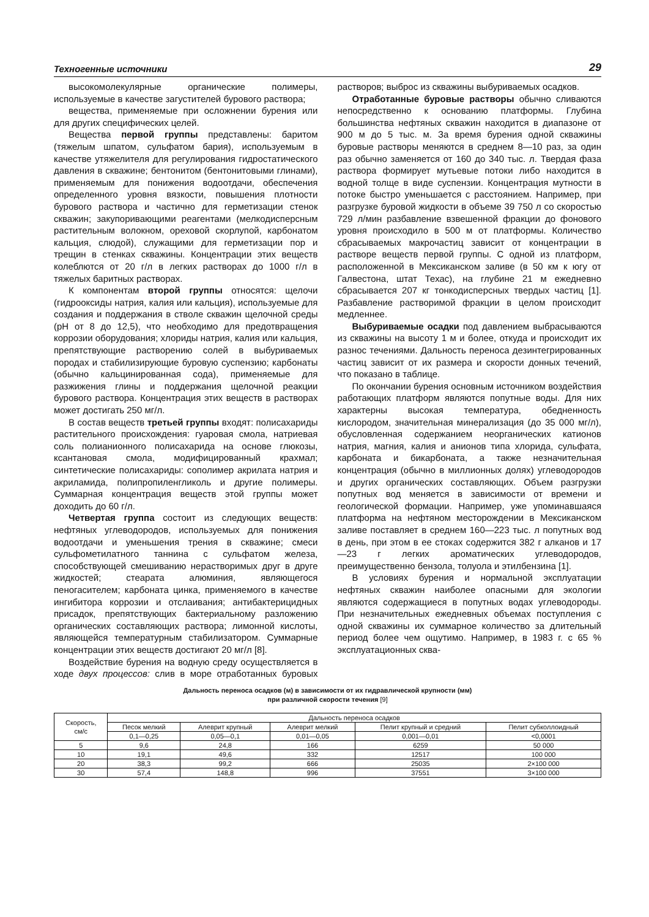Техногенные источники 29
высокомолекулярные органические полимеры, используемые в качестве загустителей бурового раствора;
вещества, применяемые при осложнении бурения или для других специфических целей.
Вещества первой группы представлены: баритом (тяжелым шпатом, сульфатом бария), используемым в качестве утяжелителя для регулирования гидростатического давления в скважине; бентонитом (бентонитовыми глинами), применяемым для понижения водоотдачи, обеспечения определенного уровня вязкости, повышения плотности бурового раствора и частично для герметизации стенок скважин; закупоривающими реагентами (мелкодисперсным растительным волокном, ореховой скорлупой, карбонатом кальция, слюдой), служащими для герметизации пор и трещин в стенках скважины. Концентрации этих веществ колеблются от 20 г/л в легких растворах до 1000 г/л в тяжелых баритных растворах.
К компонентам второй группы относятся: щелочи (гидрооксиды натрия, калия или кальция), используемые для создания и поддержания в стволе скважин щелочной среды (pH от 8 до 12,5), что необходимо для предотвращения коррозии оборудования; хлориды натрия, калия или кальция, препятствующие растворению солей в выбуриваемых породах и стабилизирующие буровую суспензию; карбонаты (обычно кальцинированная сода), применяемые для разжижения глины и поддержания щелочной реакции бурового раствора. Концентрация этих веществ в растворах может достигать 250 мг/л.
В состав веществ третьей группы входят: полисахариды растительного происхождения: гуаровая смола, натриевая соль полианионного полисахарида на основе глюкозы, ксантановая смола, модифицированный крахмал; синтетические полисахариды: сополимер акрилата натрия и акриламида, полипропиленгликоль и другие полимеры. Суммарная концентрация веществ этой группы может доходить до 60 г/л.
Четвертая группа состоит из следующих веществ: нефтяных углеводородов, используемых для понижения водоотдачи и уменьшения трения в скважине; смеси сульфометилатного таннина с сульфатом железа, способствующей смешиванию нерастворимых друг в друге жидкостей; стеарата алюминия, являющегося пеногасителем; карбоната цинка, применяемого в качестве ингибитора коррозии и отслаивания; антибактерицидных присадок, препятствующих бактериальному разложению органических составляющих раствора; лимонной кислоты, являющейся температурным стабилизатором. Суммарные концентрации этих веществ достигают 20 мг/л [8].
Воздействие бурения на водную среду осуществляется в ходе двух процессов: слив в море отработанных буровых растворов; выброс из скважины выбуриваемых осадков.
Отработанные буровые растворы обычно сливаются непосредственно к основанию платформы. Глубина большинства нефтяных скважин находится в диапазоне от 900 м до 5 тыс. м. За время бурения одной скважины буровые растворы меняются в среднем 8—10 раз, за один раз обычно заменяется от 160 до 340 тыс. л. Твердая фаза раствора формирует мутьевые потоки либо находится в водной толще в виде суспензии. Концентрация мутности в потоке быстро уменьшается с расстоянием. Например, при разгрузке буровой жидкости в объеме 39 750 л со скоростью 729 л/мин разбавление взвешенной фракции до фонового уровня происходило в 500 м от платформы. Количество сбрасываемых макрочастиц зависит от концентрации в растворе веществ первой группы. С одной из платформ, расположенной в Мексиканском заливе (в 50 км к югу от Галвестона, штат Техас), на глубине 21 м ежедневно сбрасывается 207 кг тонкодисперсных твердых частиц [1]. Разбавление растворимой фракции в целом происходит медленнее.
Выбуриваемые осадки под давлением выбрасываются из скважины на высоту 1 м и более, откуда и происходит их разнос течениями. Дальность переноса дезинтегрированных частиц зависит от их размера и скорости донных течений, что показано в таблице.
По окончании бурения основным источником воздействия работающих платформ являются попутные воды. Для них характерны высокая температура, обедненность кислородом, значительная минерализация (до 35 000 мг/л), обусловленная содержанием неорганических катионов натрия, магния, калия и анионов типа хлорида, сульфата, карбоната и бикарбоната, а также незначительная концентрация (обычно в миллионных долях) углеводородов и других органических составляющих. Объем разгрузки попутных вод меняется в зависимости от времени и геологической формации. Например, уже упоминавшаяся платформа на нефтяном месторождении в Мексиканском заливе поставляет в среднем 160—223 тыс. л попутных вод в день, при этом в ее стоках содержится 382 г алканов и 17—23 г легких ароматических углеводородов, преимущественно бензола, толуола и этилбензина [1].
В условиях бурения и нормальной эксплуатации нефтяных скважин наиболее опасными для экологии являются содержащиеся в попутных водах углеводороды. При незначительных ежедневных объемах поступления с одной скважины их суммарное количество за длительный период более чем ощутимо. Например, в 1983 г. с 65 % эксплуатационных сква-
Дальность переноса осадков (м) в зависимости от их гидравлической крупности (мм)
при различной скорости течения [9]
| Скорость, см/с | Дальность переноса осадков | | | | |
| --- | --- | --- | --- | --- | --- |
| | Песок мелкий | Алеврит крупный | Алеврит мелкий | Пелит крупный и средний | Пелит субколлоидный |
| | 0,1—0,25 | 0,05—0,1 | 0,01—0,05 | 0,001—0,01 | <0,0001 |
| 5 | 9,6 | 24,8 | 166 | 6259 | 50 000 |
| 10 | 19,1 | 49,6 | 332 | 12517 | 100 000 |
| 20 | 38,3 | 99,2 | 666 | 25035 | 2×100 000 |
| 30 | 57,4 | 148,8 | 996 | 37551 | 3×100 000 |